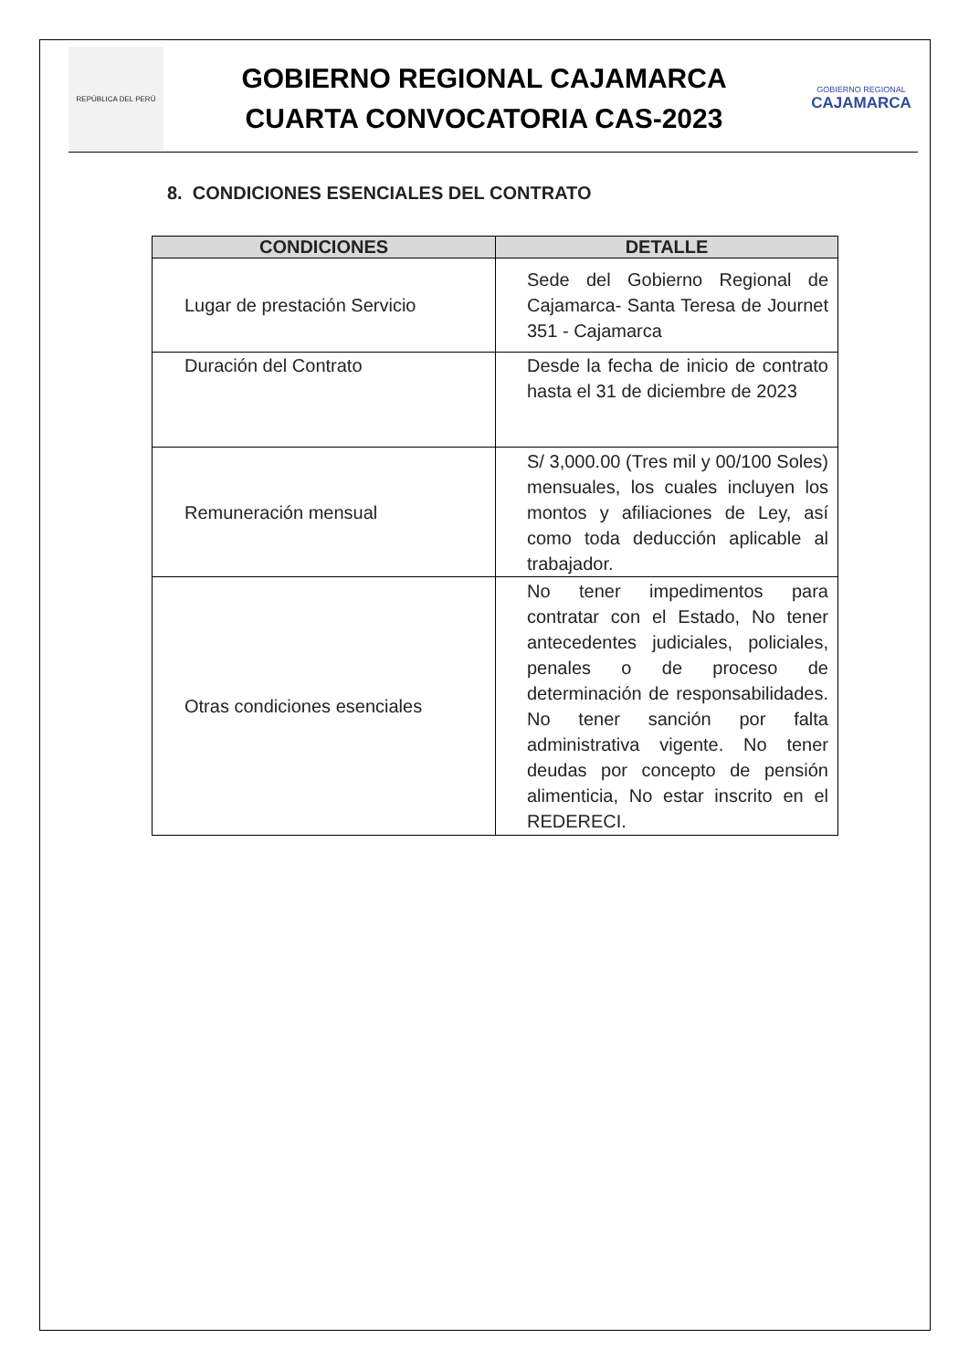REPÚBLICA DEL PERÚ
GOBIERNO REGIONAL CAJAMARCA
CUARTA CONVOCATORIA CAS-2023
GOBIERNO REGIONAL
CAJAMARCA
8. CONDICIONES ESENCIALES DEL CONTRATO
| CONDICIONES | DETALLE |
| --- | --- |
| Lugar de prestación Servicio | Sede del Gobierno Regional de Cajamarca- Santa Teresa de Journet 351 - Cajamarca |
| Duración del Contrato | Desde la fecha de inicio de contrato hasta el 31 de diciembre de 2023 |
| Remuneración mensual | S/ 3,000.00 (Tres mil y 00/100 Soles) mensuales, los cuales incluyen los montos y afiliaciones de Ley, así como toda deducción aplicable al trabajador. |
| Otras condiciones esenciales | No tener impedimentos para contratar con el Estado, No tener antecedentes judiciales, policiales, penales o de proceso de determinación de responsabilidades. No tener sanción por falta administrativa vigente. No tener deudas por concepto de pensión alimenticia, No estar inscrito en el REDERECI. |